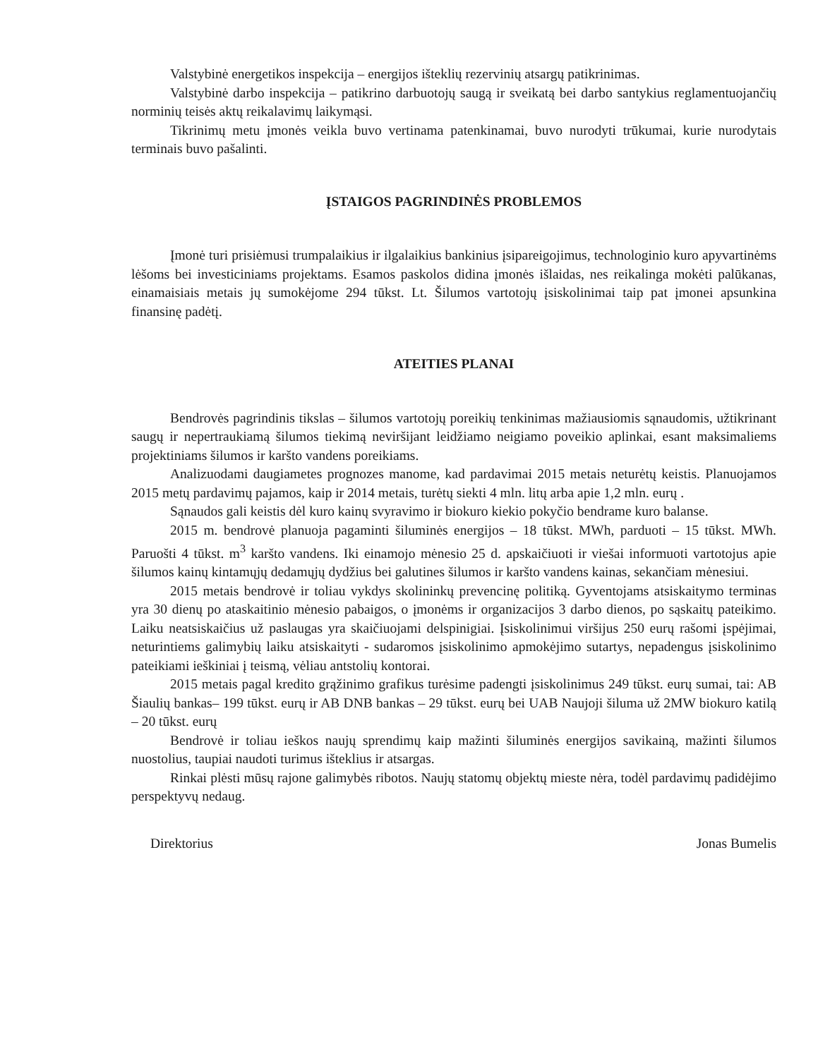Valstybinė energetikos inspekcija – energijos išteklių rezervinių atsargų patikrinimas.
Valstybinė darbo inspekcija – patikrino darbuotojų saugą ir sveikatą bei darbo santykius reglamentuojančių norminių teisės aktų reikalavimų laikymąsi.
Tikrinimų metu įmonės veikla buvo vertinama patenkinamai, buvo nurodyti trūkumai, kurie nurodytais terminais buvo pašalinti.
ĮSTAIGOS PAGRINDINĖS PROBLEMOS
Įmonė turi prisiėmusi trumpalaikius ir ilgalaikius bankinius įsipareigojimus, technologinio kuro apyvartinėms lėšoms bei investiciniams projektams. Esamos paskolos didina įmonės išlaidas, nes reikalinga mokėti palūkanas, einamaisiais metais jų sumokėjome 294 tūkst. Lt. Šilumos vartotojų įsiskolinimai taip pat įmonei apsunkina finansinę padėtį.
ATEITIES PLANAI
Bendrovės pagrindinis tikslas – šilumos vartotojų poreikių tenkinimas mažiausiomis sąnaudomis, užtikrinant saugų ir nepertraukiamą šilumos tiekimą neviršijant leidžiamo neigiamo poveikio aplinkai, esant maksimaliems projektiniams šilumos ir karšto vandens poreikiams.
Analizuodami daugiametes prognozes manome, kad pardavimai 2015 metais neturėtų keistis. Planuojamos 2015 metų pardavimų pajamos, kaip ir 2014 metais, turėtų siekti 4 mln. litų arba apie 1,2 mln. eurų .
Sąnaudos gali keistis dėl kuro kainų svyravimo ir biokuro kiekio pokyčio bendrame kuro balanse.
2015 m. bendrovė planuoja pagaminti šiluminės energijos – 18 tūkst. MWh, parduoti – 15 tūkst. MWh. Paruošti 4 tūkst. m<sup>3</sup> karšto vandens. Iki einamojo mėnesio 25 d. apskaičiuoti ir viešai informuoti vartotojus apie šilumos kainų kintamųjų dedamųjų dydžius bei galutines šilumos ir karšto vandens kainas, sekančiam mėnesiui.
2015 metais bendrovė ir toliau vykdys skolininkų prevencinę politiką. Gyventojams atsiskaitymo terminas yra 30 dienų po ataskaitinio mėnesio pabaigos, o įmonėms ir organizacijos 3 darbo dienos, po sąskaitų pateikimo. Laiku neatsiskaičius už paslaugas yra skaičiuojami delspinigiai. Įsiskolinimui viršijus 250 eurų rašomi įspėjimai, neturintiems galimybių laiku atsiskaityti - sudaromos įsiskolinimo apmokėjimo sutartys, nepadengus įsiskolinimo pateikiami ieškiniai į teismą, vėliau antstolių kontorai.
2015 metais pagal kredito grąžinimo grafikus turėsime padengti įsiskolinimus 249 tūkst. eurų sumai, tai: AB Šiaulių bankas– 199 tūkst. eurų ir AB DNB bankas – 29 tūkst. eurų bei UAB Naujoji šiluma už 2MW biokuro katilą – 20 tūkst. eurų
Bendrovė ir toliau ieškos naujų sprendimų kaip mažinti šiluminės energijos savikainą, mažinti šilumos nuostolius, taupiai naudoti turimus išteklius ir atsargas.
Rinkai plėsti mūsų rajone galimybės ribotos. Naujų statomų objektų mieste nėra, todėl pardavimų padidėjimo perspektyvų nedaug.
Direktorius Jonas Bumelis